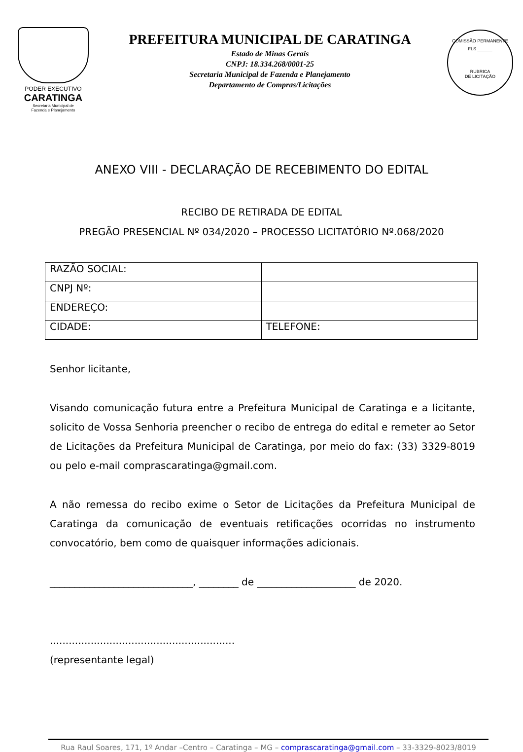PODER EXECUTIVO
CARATINGA
Secretaria Municipal de
Fazenda e Planejamento
PREFEITURA MUNICIPAL DE CARATINGA
Estado de Minas Gerais
CNPJ: 18.334.268/0001-25
Secretaria Municipal de Fazenda e Planejamento
Departamento de Compras/Licitações
COMISSÃO PERMANENTE
FLS ______
RUBRICA
DE LICITAÇÃO
ANEXO VIII - DECLARAÇÃO DE RECEBIMENTO DO EDITAL
RECIBO DE RETIRADA DE EDITAL
PREGÃO PRESENCIAL Nº 034/2020 – PROCESSO LICITATÓRIO Nº.068/2020
| RAZÃO SOCIAL: | |
| CNPJ Nº: | |
| ENDEREÇO: | |
| CIDADE: | TELEFONE: |
Senhor licitante,
Visando comunicação futura entre a Prefeitura Municipal de Caratinga e a licitante, solicito de Vossa Senhoria preencher o recibo de entrega do edital e remeter ao Setor de Licitações da Prefeitura Municipal de Caratinga, por meio do fax: (33) 3329-8019 ou pelo e-mail comprascaratinga@gmail.com.
A não remessa do recibo exime o Setor de Licitações da Prefeitura Municipal de Caratinga da comunicação de eventuais retificações ocorridas no instrumento convocatório, bem como de quaisquer informações adicionais.
_____________________________, ________ de ____________________ de 2020.
...........................................................
(representante legal)
Rua Raul Soares, 171, 1º Andar –Centro – Caratinga – MG – comprascaratinga@gmail.com – 33-3329-8023/8019